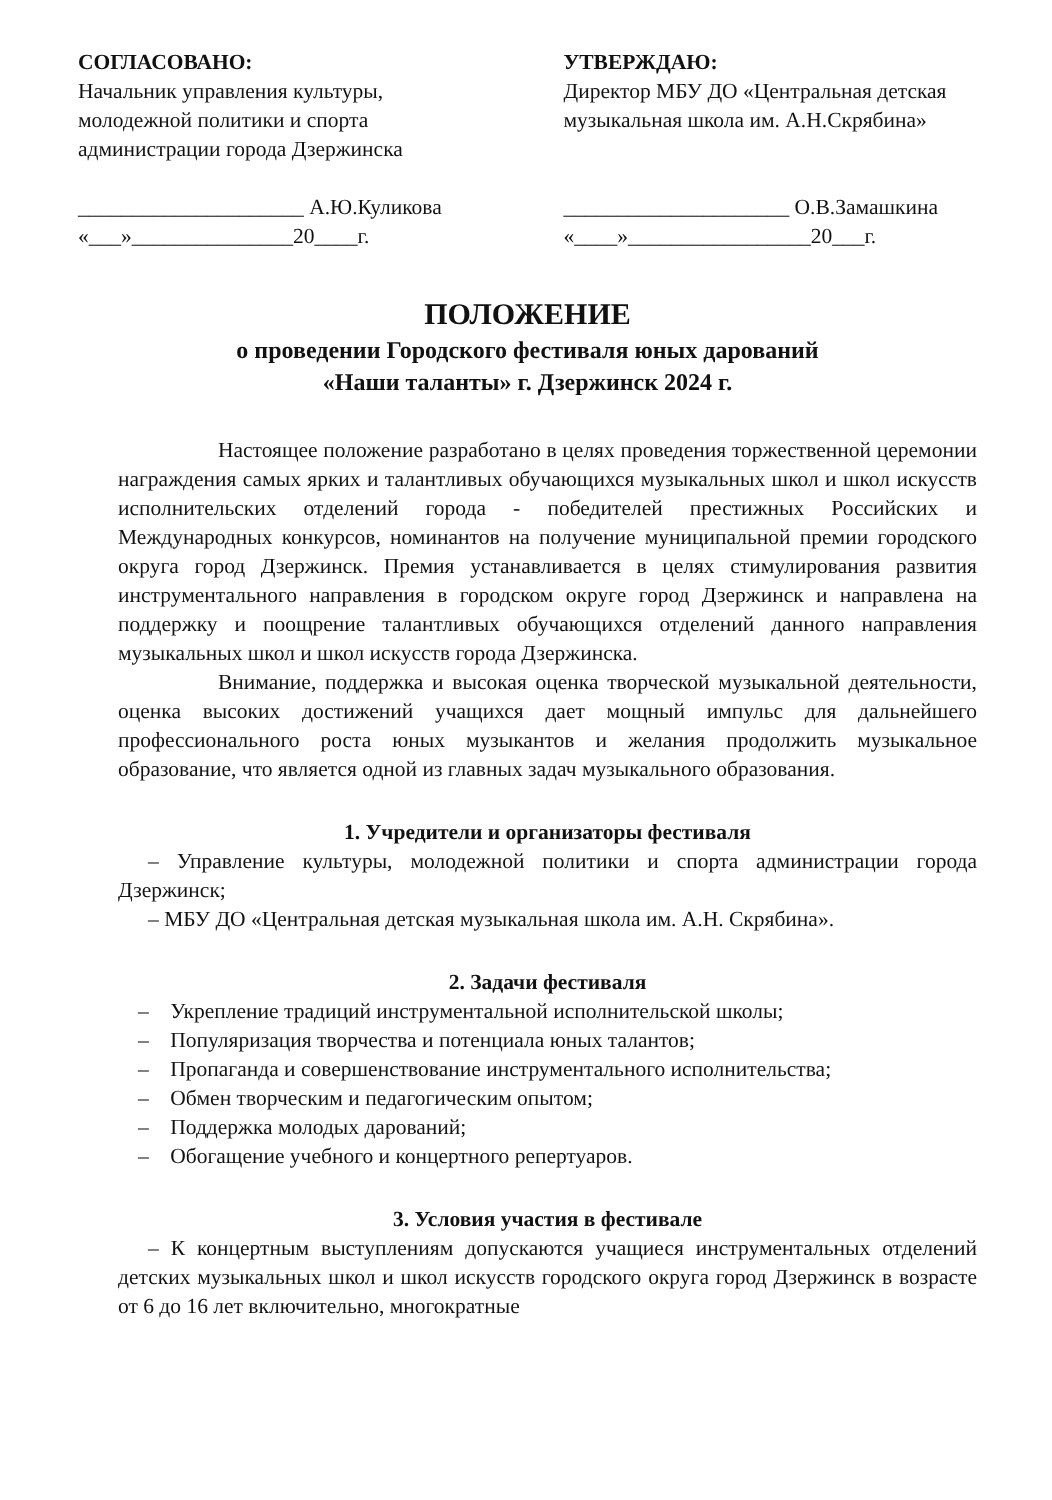СОГЛАСОВАНО:
Начальник управления культуры,
молодежной политики и спорта
администрации города Дзержинска
_____________________ А.Ю.Куликова
«___»_______________20____г.
УТВЕРЖДАЮ:
Директор МБУ ДО «Центральная детская
музыкальная школа им. А.Н.Скрябина»
_____________________ О.В.Замашкина
«____»_________________20___г.
ПОЛОЖЕНИЕ
о проведении Городского фестиваля юных дарований
«Наши таланты» г. Дзержинск 2024 г.
Настоящее положение разработано в целях проведения торжественной церемонии награждения самых ярких и талантливых обучающихся музыкальных школ и школ искусств исполнительских отделений города - победителей престижных Российских и Международных конкурсов, номинантов на получение муниципальной премии городского округа город Дзержинск. Премия устанавливается в целях стимулирования развития инструментального направления в городском округе город Дзержинск и направлена на поддержку и поощрение талантливых обучающихся отделений данного направления музыкальных школ и школ искусств города Дзержинска.
Внимание, поддержка и высокая оценка творческой музыкальной деятельности, оценка высоких достижений учащихся дает мощный импульс для дальнейшего профессионального роста юных музыкантов и желания продолжить музыкальное образование, что является одной из главных задач музыкального образования.
1. Учредители и организаторы фестиваля
– Управление культуры, молодежной политики и спорта администрации города Дзержинск;
– МБУ ДО «Центральная детская музыкальная школа им. А.Н. Скрябина».
2. Задачи фестиваля
– Укрепление традиций инструментальной исполнительской школы;
– Популяризация творчества и потенциала юных талантов;
– Пропаганда и совершенствование инструментального исполнительства;
– Обмен творческим и педагогическим опытом;
– Поддержка молодых дарований;
– Обогащение учебного и концертного репертуаров.
3. Условия участия в фестивале
– К концертным выступлениям допускаются учащиеся инструментальных отделений детских музыкальных школ и школ искусств городского округа город Дзержинск в возрасте от 6 до 16 лет включительно, многократные